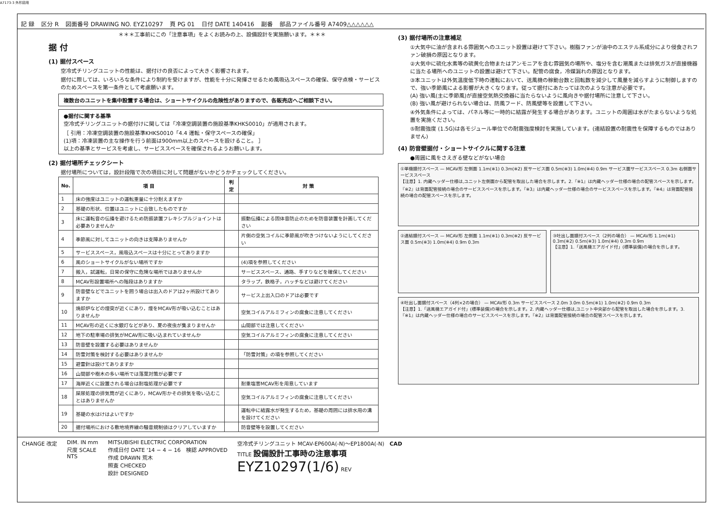A7173-3 外形図用
記 録 区分 R 図面番号 DRAWING NO. EYZ10297 頁 PG 01 日付 DATE 140416 副番 部品ファイル番号 A7409△△△△△△
＊＊＊工事前にこの「注意事項」をよくお読みの上、設備設計を実施願います。＊＊＊
据 付
(1) 据付スペース
空冷式チリングユニットの性能は、据付けの良否によって大きく影響されます。
据付に際しては、いろいろな条件により制約を受けますが、性能を十分に発揮させるため風吸込スペースの確保、保守点検・サービスのためスペースを第一条件として考慮願います。
複数台のユニットを集中設置する場合は、ショートサイクルの危険性がありますので、各販売店へご相談下さい。
●据付に関する基準
空冷式チリングユニットの据付けに関しては「冷凍空調装置の施設基準KHKS0010」が適用されます。
［ 引用：冷凍空調装置の施設基準KHKS0010「4.4 運転・保守スペースの確保」
(1)項：冷凍装置の主な操作を行う前面は900mm以上のスペースを設けること。 ］
以上の基準とサービスを考慮し、サービススペースを確保されるようお願いします。
(2) 据付場所チェックシート
据付場所については，設計段階で次の項目に対して問題がないかどうかチェックしてください。
| No. | 項 目 | 判定 | 対 策 |
| --- | --- | --- | --- |
| 1 | 床の強度はユニットの運転重量に十分耐えますか | | |
| 2 | 基礎の形状、位置はユニットに合致したものですか | | |
| 3 | 床に運転音の伝播を避けるため防振装置フレキシブルジョイントは必要ありませんか | | 振動伝播による固体音防止のためを防音装置を計画してください |
| 4 | 季節風に対してユニットの向きは支障ありませんか | | 片側の空気コイルに季節風が吹きつけないようにしてください |
| 5 | サービススペース，風吸込スペースは十分にとってありますか | | |
| 6 | 風のショートサイクルがない場所ですか | | (4)項を参照してください |
| 7 | 搬入，試運転，日常の保守に危険な場所ではありませんか | | サービススペース、通路、手すりなどを確保してください |
| 8 | MCAV形設置場所への階段はありますか | | タラップ，鉄格子，ハッチなどは避けてください |
| 9 | 防音壁などでユニットを囲う場合は出入のドアは2ヶ所設けてありますか | | サービス上出入口のドアは必要です |
| 10 | 焼却炉などの煙突が近くにあり，煙をMCAV形が吸い込むことはありませんか | | 空気コイルアルミフィンの腐食に注意してください |
| 11 | MCAV形の近くに水銀灯などがあり、夏の夜虫が集まりませんか | | 山間部では注意してください |
| 12 | 地下の駐車場の排気がMCAV形に吸い込まれていませんか | | 空気コイルアルミフィンの腐食に注意してください |
| 13 | 防音壁を設置する必要はありませんか | | |
| 14 | 防雪対策を検討する必要はありませんか | | 「防雪対策」の項を参照してください |
| 15 | 避雷針は設けてありますか | | |
| 16 | 山間部や樹木の多い場所では落葉対策が必要です | | |
| 17 | 海岸近くに設置される場合は耐塩処理が必要です | | 耐重塩害MCAV形を用意しています |
| 18 | 屎尿処理の排気筒が近くにあり，MCAV形かその排気を吸い込むことはありませんか | | 空気コイルアルミフィンの腐食に注意してください |
| 19 | 基礎の水はけはよいですか | | 運転中に結露水が発生するため，基礎の周囲には排水用の溝を設けてください |
| 20 | 据付場所における敷地境界線の騒音規制値はクリアしていますか | | 防音壁等を設置してください |
(3) 据付場所の注意補足
①大気中に油が含まれる雰囲気へのユニット設置は避けて下さい。樹脂ファンが油中のエステル系成分により侵食されファン破損の原因となります。
②大気中に硫化水素等の硫黄化合物またはアンモニアを含む雰囲気の場所や、塩分を含む潮風または排気ガスが直接機器に当たる場所へのユニットの設置は避けて下さい。配管の腐食，冷媒漏れの原因となります。
③本ユニットは外気温度低下時の運転において、送風機の稼動台数と回転数を減少して風量を減らすように制御しますので、強い季節風による影響が大きくなります。従って据付にあたっては次のような注意が必要です。
(A) 強い風(主に季節風)が直接空気熱交換器に当たらないように風向きや据付場所に注意して下さい。
(B) 強い風が避けられない場合は、防風フード、防風壁等を設置して下さい。
④外気条件によっては、パネル等に一時的に結露が発生する場合があります。ユニットの周囲は水がたまらないような処置を実施ください。
⑤耐震強度 (1.5G)は各モジュール単位での耐震強度検討を実施しています。(連結設置の耐震性を保障するものではありません)
(4) 防音壁据付・ショートサイクルに関する注意
●周囲に風をさえぎる壁などがない場合
①単機据付スペース — MCAV形 左側面 1.1m(※1) 0.3m(※2) 反サービス面 0.5m(※3) 1.0m(※4) 0.9m サービス面サービススペース 0.3m 右側面サービススペース
【注意】1. 内蔵ヘッダー仕様は,ユニット左側面から配管を取出した場合を示します。2.『※1』は内蔵ヘッダー仕様の場合の配管スペースを示します。『※2』は背面配管接続の場合のサービススペースを示します。『※3』は内蔵ヘッダー仕様の場合のサービススペースを示します。『※4』は背面配管接続の場合の配管スペースを示します。
②連結据付スペース — MCAV形 左側面 1.1m(※1) 0.3m(※2) 反サービス面 0.5m(※3) 1.0m(※4) 0.9m 0.3m
③吐出し面据付スペース（2列の場合） — MCAV形 1.1m(※1) 0.3m(※2) 0.5m(※3) 1.0m(※4) 0.3m 0.9m
【注意】1.「送風機エアガイド付」(標準装備)の場合を示します。
④吐出し面据付スペース（4列×2の場合） — MCAV形 0.3m サービススペース 2.0m 3.0m 0.5m(※1) 1.0m(※2) 0.9m 0.3m
【注意】1.「送風機エアガイド付」(標準装備)の場合を示します。2. 内蔵ヘッダー仕様は,ユニット中央部から配管を取出した場合を示します。3.『※1』は内蔵ヘッダー仕様の場合のサービススペースを示します。『※2』は背面配管接続の場合の配管スペースを示します。
CHANGE 改定 DIM. IN mm
尺度 SCALE
NTS
MITSUBISHI ELECTRIC CORPORATION
作成日付 DATE '14 − 4 − 16　検認 APPROVED
作成 DRAWN 荒木
照査 CHECKED
設計 DESIGNED
空冷式チリングユニット MCAV-EP600A(-N)～EP1800A(-N)　CAD
TITLE 設備設計工事時の注意事項
EYZ10297(1/6) REV